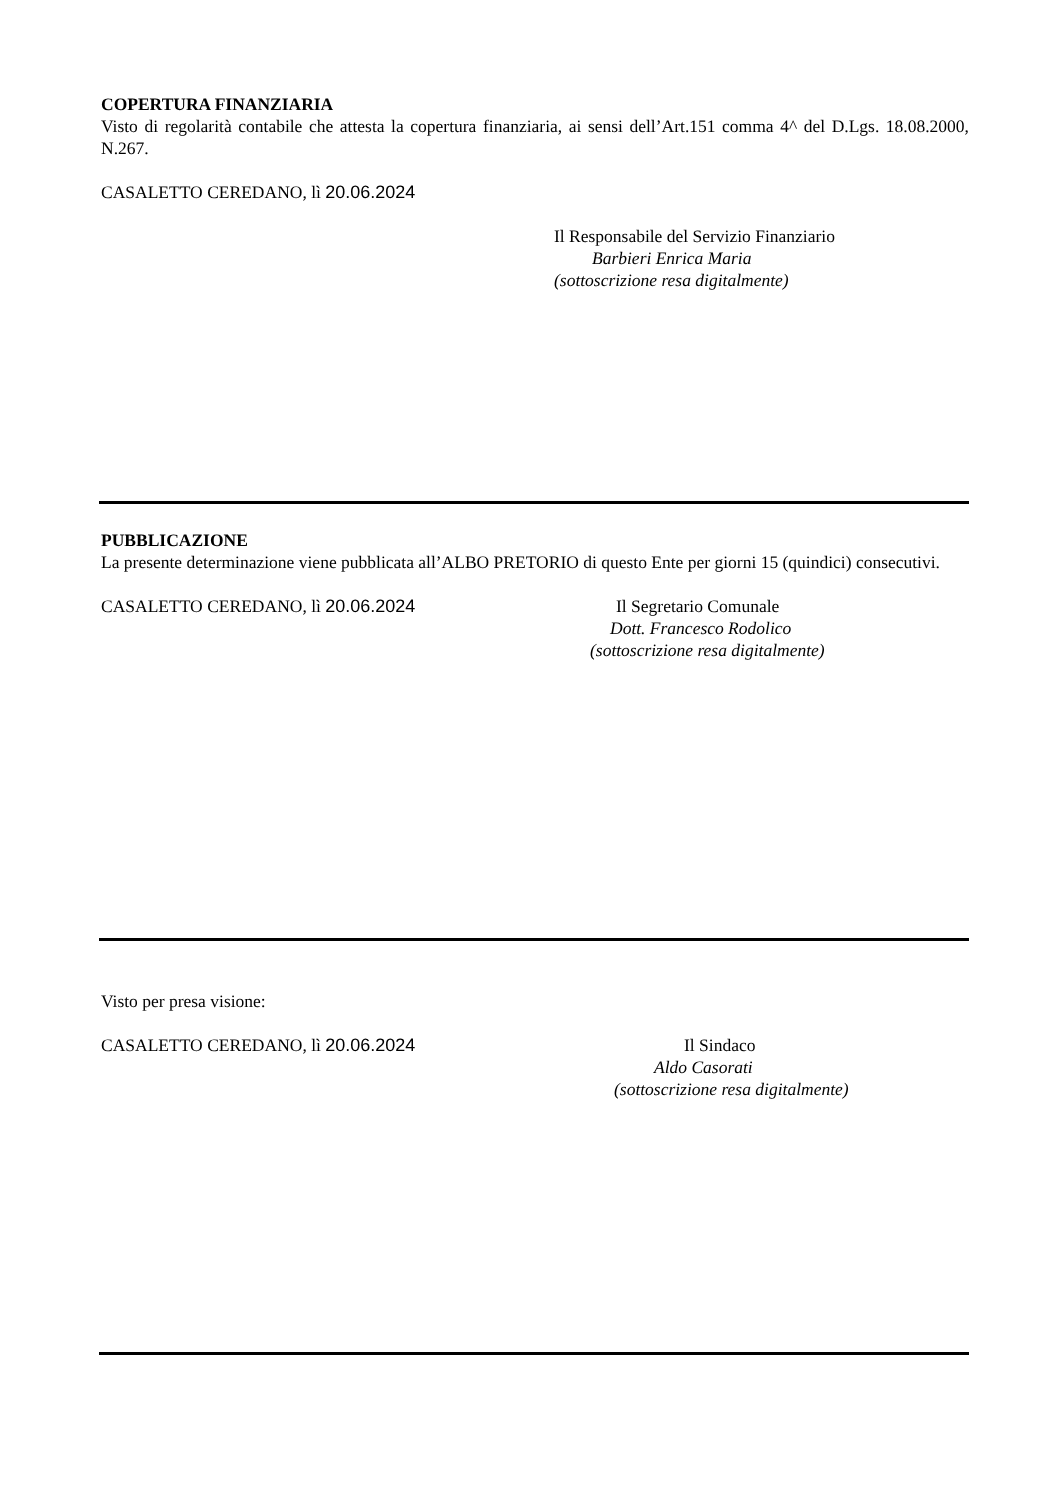COPERTURA FINANZIARIA
Visto di regolarità contabile che attesta la copertura finanziaria, ai sensi dell’Art.151 comma 4^ del D.Lgs. 18.08.2000, N.267.
CASALETTO CEREDANO, lì 20.06.2024
Il Responsabile del Servizio Finanziario
Barbieri Enrica Maria
(sottoscrizione resa digitalmente)
PUBBLICAZIONE
La presente determinazione viene pubblicata all’ALBO PRETORIO di questo Ente per giorni 15 (quindici) consecutivi.
CASALETTO CEREDANO, lì 20.06.2024 Il Segretario Comunale
Dott. Francesco Rodolico
(sottoscrizione resa digitalmente)
Visto per presa visione:
CASALETTO CEREDANO, lì 20.06.2024 Il Sindaco
Aldo Casorati
(sottoscrizione resa digitalmente)